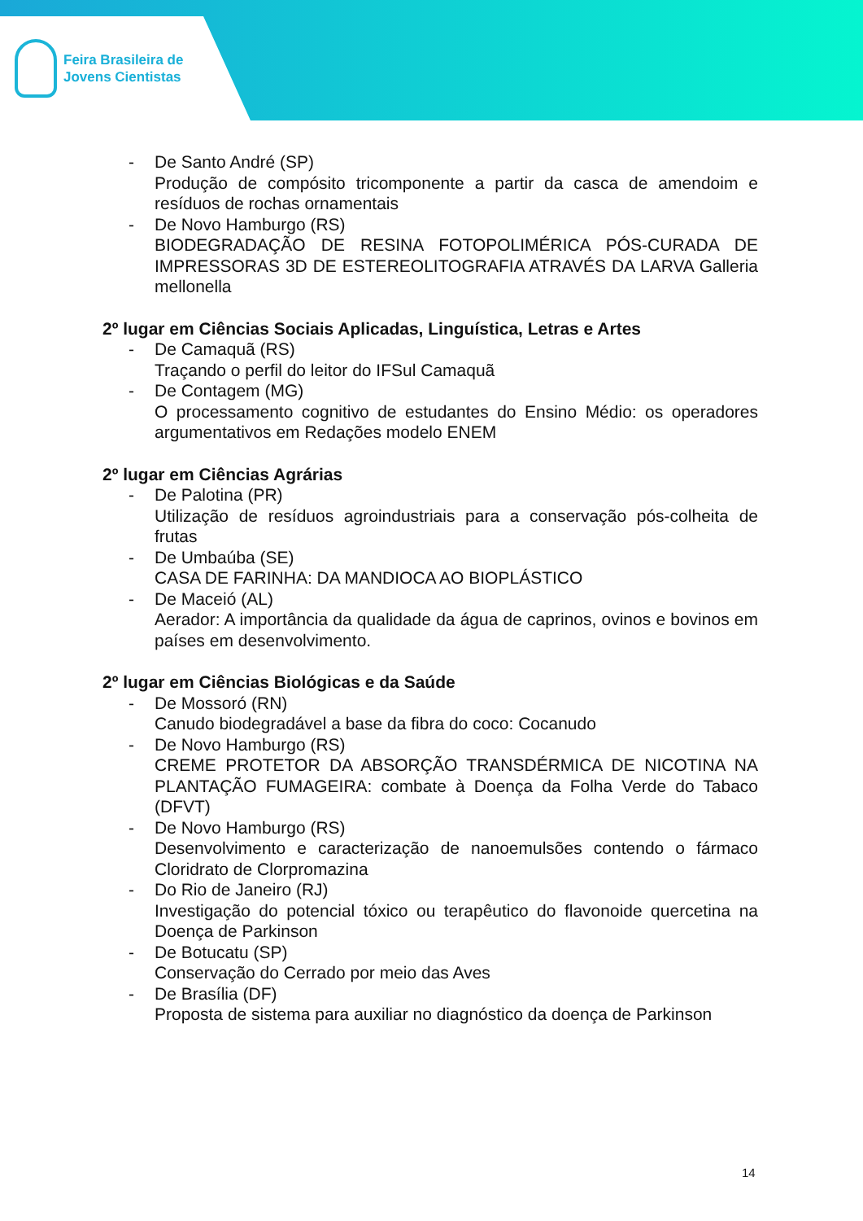Feira Brasileira de
Jovens Cientistas
- De Santo André (SP)
Produção de compósito tricomponente a partir da casca de amendoim e resíduos de rochas ornamentais
- De Novo Hamburgo (RS)
BIODEGRADAÇÃO DE RESINA FOTOPOLIMÉRICA PÓS-CURADA DE IMPRESSORAS 3D DE ESTEREOLITOGRAFIA ATRAVÉS DA LARVA Galleria mellonella
2º lugar em Ciências Sociais Aplicadas, Linguística, Letras e Artes
- De Camaquã (RS)
Traçando o perfil do leitor do IFSul Camaquã
- De Contagem (MG)
O processamento cognitivo de estudantes do Ensino Médio: os operadores argumentativos em Redações modelo ENEM
2º lugar em Ciências Agrárias
- De Palotina (PR)
Utilização de resíduos agroindustriais para a conservação pós-colheita de frutas
- De Umbaúba (SE)
CASA DE FARINHA: DA MANDIOCA AO BIOPLÁSTICO
- De Maceió (AL)
Aerador: A importância da qualidade da água de caprinos, ovinos e bovinos em países em desenvolvimento.
2º lugar em Ciências Biológicas e da Saúde
- De Mossoró (RN)
Canudo biodegradável a base da fibra do coco: Cocanudo
- De Novo Hamburgo (RS)
CREME PROTETOR DA ABSORÇÃO TRANSDÉRMICA DE NICOTINA NA PLANTAÇÃO FUMAGEIRA: combate à Doença da Folha Verde do Tabaco (DFVT)
- De Novo Hamburgo (RS)
Desenvolvimento e caracterização de nanoemulsões contendo o fármaco Cloridrato de Clorpromazina
- Do Rio de Janeiro (RJ)
Investigação do potencial tóxico ou terapêutico do flavonoide quercetina na Doença de Parkinson
- De Botucatu (SP)
Conservação do Cerrado por meio das Aves
- De Brasília (DF)
Proposta de sistema para auxiliar no diagnóstico da doença de Parkinson
14